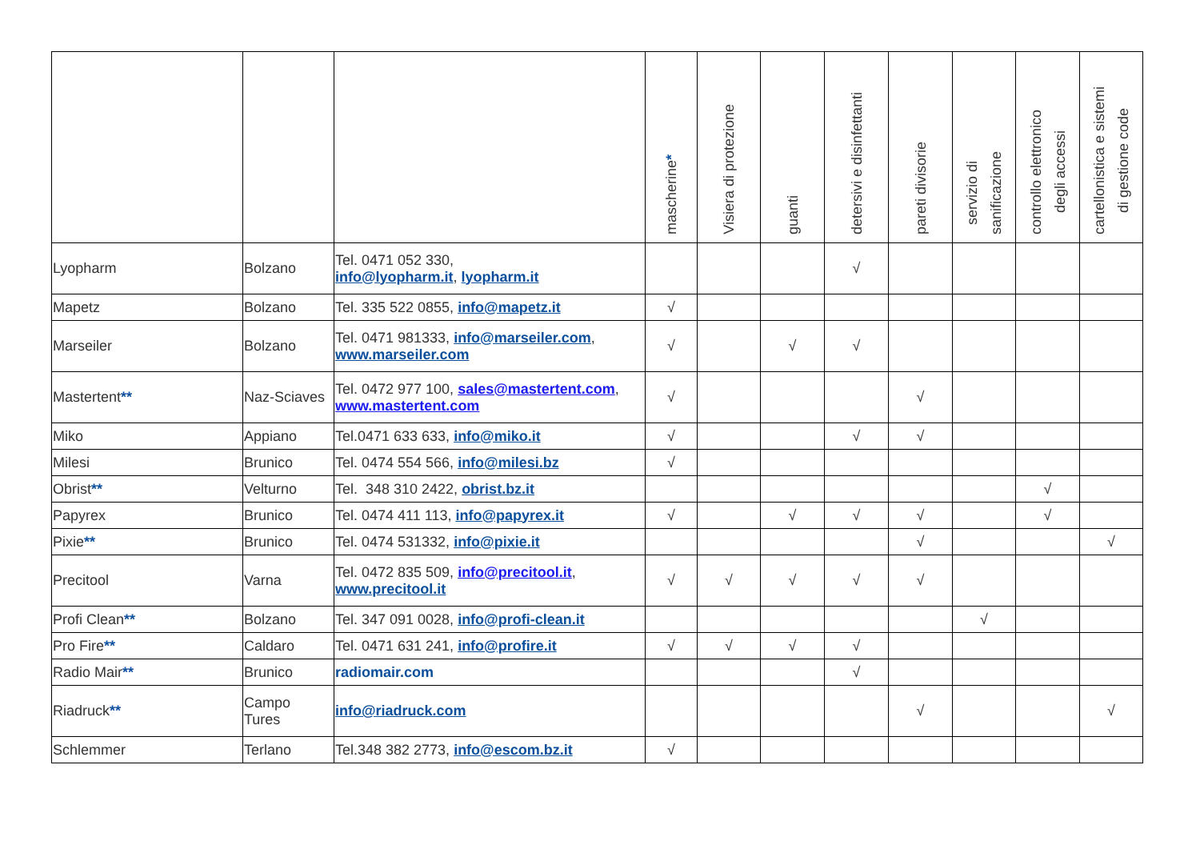| | | | mascherine * | Visiera di protezione | guanti | detersivi e disinfettanti | pareti divisorie | servizio di sanificazione | controllo elettronico degli accessi | cartellonistica e sistemi di gestione code |
| --- | --- | --- | --- | --- | --- | --- | --- | --- | --- | --- |
| Lyopharm | Bolzano | Tel. 0471 052 330, info@lyopharm.it , lyopharm.it | | | | √ | | | | |
| Mapetz | Bolzano | Tel. 335 522 0855, info@mapetz.it | √ | | | | | | | |
| Marseiler | Bolzano | Tel. 0471 981333, info@marseiler.com , www.marseiler.com | √ | | √ | √ | | | | |
| Mastertent ** | Naz-Sciaves | Tel. 0472 977 100, sales@mastertent.com , www.mastertent.com | √ | | | | √ | | | |
| Miko | Appiano | Tel.0471 633 633, info@miko.it | √ | | | √ | √ | | | |
| Milesi | Brunico | Tel. 0474 554 566, info@milesi.bz | √ | | | | | | | |
| Obrist ** | Velturno | Tel. 348 310 2422, obrist.bz.it | | | | | | | √ | |
| Papyrex | Brunico | Tel. 0474 411 113, info@papyrex.it | √ | | √ | √ | √ | | √ | |
| Pixie ** | Brunico | Tel. 0474 531332, info@pixie.it | | | | | √ | | | √ |
| Precitool | Varna | Tel. 0472 835 509, info@precitool.it , www.precitool.it | √ | √ | √ | √ | √ | | | |
| Profi Clean ** | Bolzano | Tel. 347 091 0028, info@profi-clean.it | | | | | | √ | | |
| Pro Fire ** | Caldaro | Tel. 0471 631 241, info@profire.it | √ | √ | √ | √ | | | | |
| Radio Mair ** | Brunico | radiomair.com | | | | √ | | | | |
| Riadruck ** | Campo Tures | info@riadruck.com | | | | | √ | | | √ |
| Schlemmer | Terlano | Tel.348 382 2773, info@escom.bz.it | √ | | | | | | | |